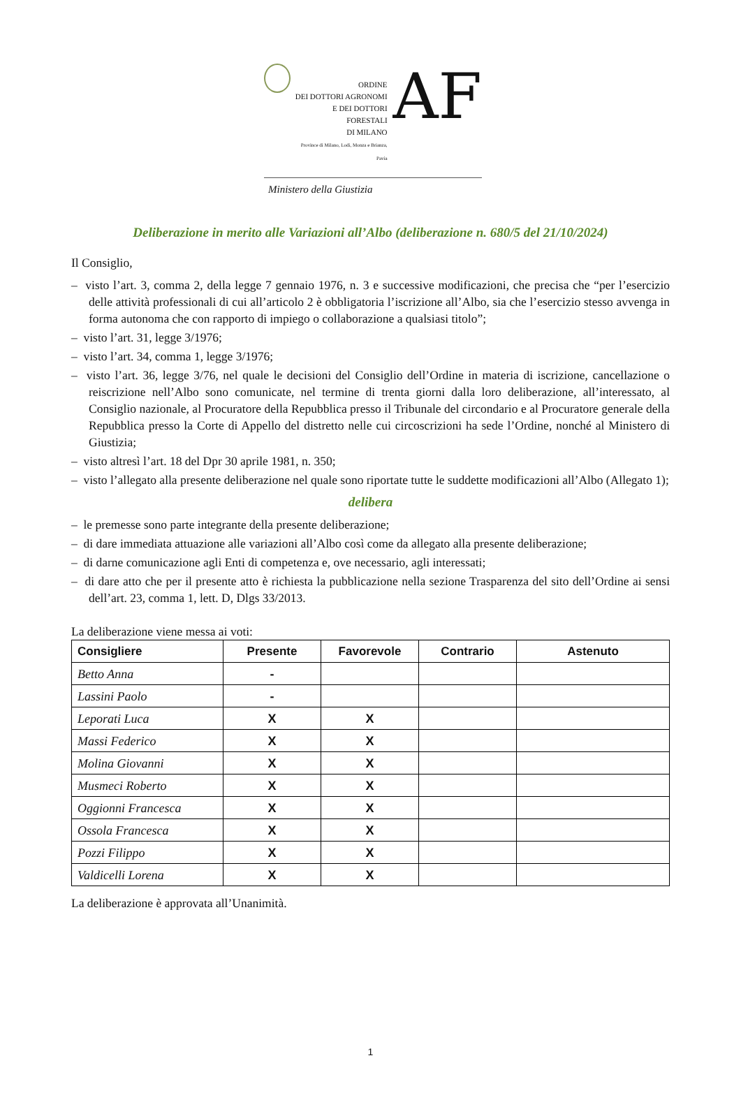ORDINE
DEI DOTTORI AGRONOMI
E DEI DOTTORI FORESTALI
DI MILANO
Province di Milano, Lodi, Monza e Brianza, Pavia
AF
Ministero della Giustizia
Deliberazione in merito alle Variazioni all’Albo (deliberazione n. 680/5 del 21/10/2024)
Il Consiglio,
– visto l’art. 3, comma 2, della legge 7 gennaio 1976, n. 3 e successive modificazioni, che precisa che “per l’esercizio delle attività professionali di cui all’articolo 2 è obbligatoria l’iscrizione all’Albo, sia che l’esercizio stesso avvenga in forma autonoma che con rapporto di impiego o collaborazione a qualsiasi titolo”;
– visto l’art. 31, legge 3/1976;
– visto l’art. 34, comma 1, legge 3/1976;
– visto l’art. 36, legge 3/76, nel quale le decisioni del Consiglio dell’Ordine in materia di iscrizione, cancellazione o reiscrizione nell’Albo sono comunicate, nel termine di trenta giorni dalla loro deliberazione, all’interessato, al Consiglio nazionale, al Procuratore della Repubblica presso il Tribunale del circondario e al Procuratore generale della Repubblica presso la Corte di Appello del distretto nelle cui circoscrizioni ha sede l’Ordine, nonché al Ministero di Giustizia;
– visto altresì l’art. 18 del Dpr 30 aprile 1981, n. 350;
– visto l’allegato alla presente deliberazione nel quale sono riportate tutte le suddette modificazioni all’Albo (Allegato 1);
delibera
– le premesse sono parte integrante della presente deliberazione;
– di dare immediata attuazione alle variazioni all’Albo così come da allegato alla presente deliberazione;
– di darne comunicazione agli Enti di competenza e, ove necessario, agli interessati;
– di dare atto che per il presente atto è richiesta la pubblicazione nella sezione Trasparenza del sito dell’Ordine ai sensi dell’art. 23, comma 1, lett. D, Dlgs 33/2013.
La deliberazione viene messa ai voti:
| Consigliere | Presente | Favorevole | Contrario | Astenuto |
| --- | --- | --- | --- | --- |
| Betto Anna | - | | | |
| Lassini Paolo | - | | | |
| Leporati Luca | X | X | | |
| Massi Federico | X | X | | |
| Molina Giovanni | X | X | | |
| Musmeci Roberto | X | X | | |
| Oggionni Francesca | X | X | | |
| Ossola Francesca | X | X | | |
| Pozzi Filippo | X | X | | |
| Valdicelli Lorena | X | X | | |
La deliberazione è approvata all’Unanimità.
1